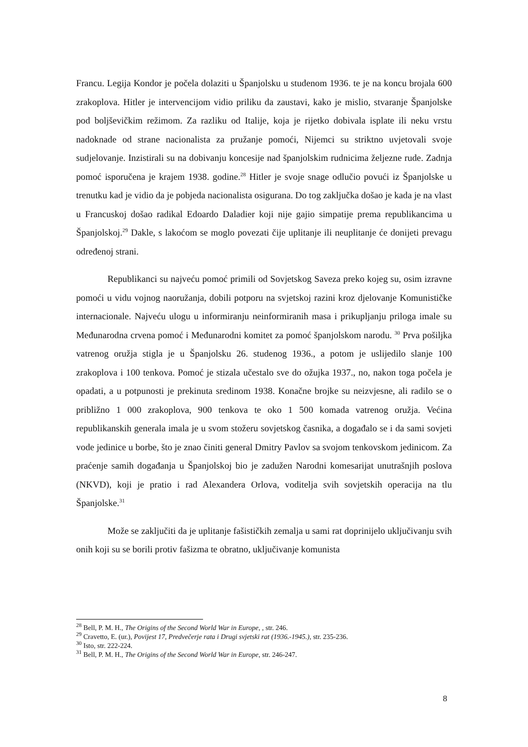Francu. Legija Kondor je počela dolaziti u Španjolsku u studenom 1936. te je na koncu brojala 600 zrakoplova. Hitler je intervencijom vidio priliku da zaustavi, kako je mislio, stvaranje Španjolske pod boljševičkim režimom. Za razliku od Italije, koja je rijetko dobivala isplate ili neku vrstu nadoknade od strane nacionalista za pružanje pomoći, Nijemci su striktno uvjetovali svoje sudjelovanje. Inzistirali su na dobivanju koncesije nad španjolskim rudnicima željezne rude. Zadnja pomoć isporučena je krajem 1938. godine.<sup>28</sup> Hitler je svoje snage odlučio povući iz Španjolske u trenutku kad je vidio da je pobjeda nacionalista osigurana. Do tog zaključka došao je kada je na vlast u Francuskoj došao radikal Edoardo Daladier koji nije gajio simpatije prema republikancima u Španjolskoj.<sup>29</sup> Dakle, s lakoćom se moglo povezati čije uplitanje ili neuplitanje će donijeti prevagu određenoj strani.
Republikanci su najveću pomoć primili od Sovjetskog Saveza preko kojeg su, osim izravne pomoći u vidu vojnog naoružanja, dobili potporu na svjetskoj razini kroz djelovanje Komunističke internacionale. Najveću ulogu u informiranju neinformiranih masa i prikupljanju priloga imale su Međunarodna crvena pomoć i Međunarodni komitet za pomoć španjolskom narodu. <sup>30</sup> Prva pošiljka vatrenog oružja stigla je u Španjolsku 26. studenog 1936., a potom je uslijedilo slanje 100 zrakoplova i 100 tenkova. Pomoć je stizala učestalo sve do ožujka 1937., no, nakon toga počela je opadati, a u potpunosti je prekinuta sredinom 1938. Konačne brojke su neizvjesne, ali radilo se o približno 1 000 zrakoplova, 900 tenkova te oko 1 500 komada vatrenog oružja. Većina republikanskih generala imala je u svom stožeru sovjetskog časnika, a događalo se i da sami sovjeti vode jedinice u borbe, što je znao činiti general Dmitry Pavlov sa svojom tenkovskom jedinicom. Za praćenje samih događanja u Španjolskoj bio je zadužen Narodni komesarijat unutrašnjih poslova (NKVD), koji je pratio i rad Alexandera Orlova, voditelja svih sovjetskih operacija na tlu Španjolske.<sup>31</sup>
Može se zaključiti da je uplitanje fašističkih zemalja u sami rat doprinijelo uključivanju svih onih koji su se borili protiv fašizma te obratno, uključivanje komunista
<sup>28</sup> Bell, P. M. H., The Origins of the Second World War in Europe, , str. 246.
<sup>29</sup> Cravetto, E. (ur.), Povijest 17, Predvečerje rata i Drugi svjetski rat (1936.-1945.), str. 235-236.
<sup>30</sup> Isto, str. 222-224.
<sup>31</sup> Bell, P. M. H., The Origins of the Second World War in Europe, str. 246-247.
8